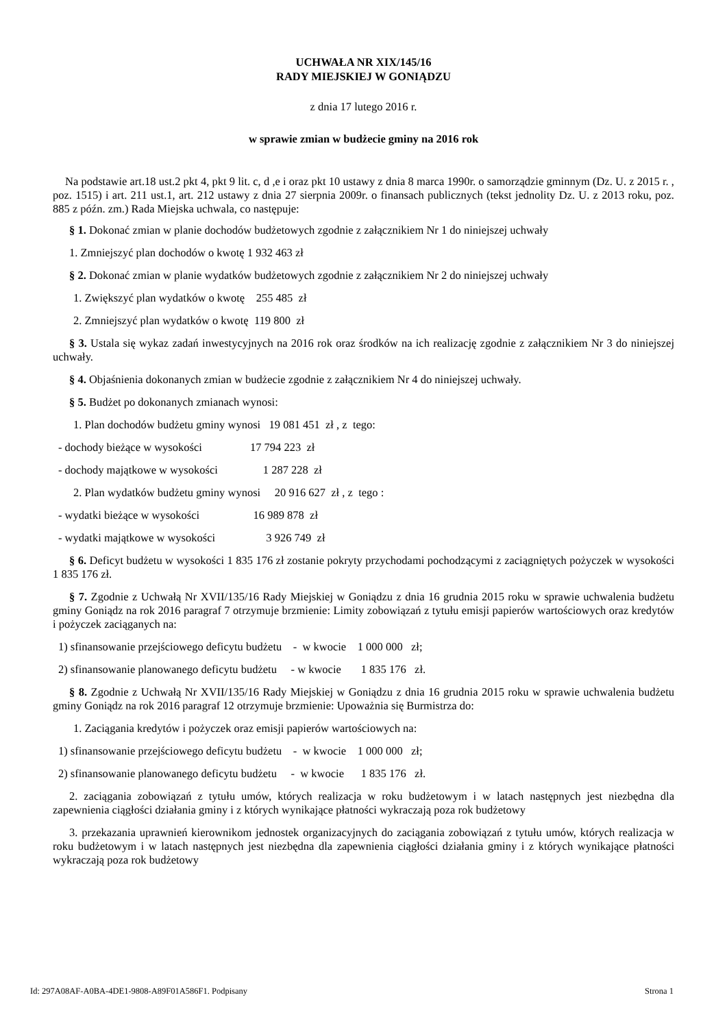UCHWAŁA NR XIX/145/16
RADY MIEJSKIEJ W GONIĄDZU
z dnia 17 lutego 2016 r.
w sprawie zmian w budżecie gminy na 2016 rok
Na podstawie art.18 ust.2 pkt 4, pkt 9 lit. c, d ,e i oraz pkt 10 ustawy z dnia 8 marca 1990r. o samorządzie gminnym (Dz. U. z 2015 r. , poz. 1515) i art. 211 ust.1, art. 212 ustawy z dnia 27 sierpnia 2009r. o finansach publicznych (tekst jednolity Dz. U. z 2013 roku, poz. 885 z późn. zm.) Rada Miejska uchwala, co następuje:
§ 1. Dokonać zmian w planie dochodów budżetowych zgodnie z załącznikiem Nr 1 do niniejszej uchwały
1. Zmniejszyć plan dochodów o kwotę 1 932 463 zł
§ 2. Dokonać zmian w planie wydatków budżetowych zgodnie z załącznikiem Nr 2 do niniejszej uchwały
1. Zwiększyć plan wydatków o kwotę    255 485  zł
2. Zmniejszyć plan wydatków o kwotę  119 800  zł
§ 3. Ustala się wykaz zadań inwestycyjnych na 2016 rok oraz środków na ich realizację zgodnie z załącznikiem Nr 3 do niniejszej uchwały.
§ 4. Objaśnienia dokonanych zmian w budżecie zgodnie z załącznikiem Nr 4 do niniejszej uchwały.
§ 5. Budżet po dokonanych zmianach wynosi:
1. Plan dochodów budżetu gminy wynosi   19 081 451  zł , z  tego:
- dochody bieżące w wysokości                 17 794 223  zł
- dochody majątkowe w wysokości                1 287 228  zł
2. Plan wydatków budżetu gminy wynosi     20 916 627  zł , z  tego :
- wydatki bieżące w wysokości                   16 989 878  zł
- wydatki majątkowe w wysokości                  3 926 749  zł
§ 6. Deficyt budżetu w wysokości 1 835 176 zł zostanie pokryty przychodami pochodzącymi z zaciągniętych pożyczek w wysokości 1 835 176 zł.
§ 7. Zgodnie z Uchwałą Nr XVII/135/16 Rady Miejskiej w Goniądzu z dnia 16 grudnia 2015 roku w sprawie uchwalenia budżetu gminy Goniądz na rok 2016 paragraf 7 otrzymuje brzmienie: Limity zobowiązań z tytułu emisji papierów wartościowych oraz kredytów i pożyczek zaciąganych na:
1) sfinansowanie przejściowego deficytu budżetu    -  w kwocie    1 000 000   zł;
2) sfinansowanie planowanego deficytu budżetu     - w kwocie       1 835 176   zł.
§ 8. Zgodnie z Uchwałą Nr XVII/135/16 Rady Miejskiej w Goniądzu z dnia 16 grudnia 2015 roku w sprawie uchwalenia budżetu gminy Goniądz na rok 2016 paragraf 12 otrzymuje brzmienie: Upoważnia się Burmistrza do:
1. Zaciągania kredytów i pożyczek oraz emisji papierów wartościowych na:
1) sfinansowanie przejściowego deficytu budżetu    -  w kwocie    1 000 000   zł;
2) sfinansowanie planowanego deficytu budżetu     -  w kwocie      1 835 176   zł.
2. zaciągania zobowiązań z tytułu umów, których realizacja w roku budżetowym i w latach następnych jest niezbędna dla zapewnienia ciągłości działania gminy i z których wynikające płatności wykraczają poza rok budżetowy
3. przekazania uprawnień kierownikom jednostek organizacyjnych do zaciągania zobowiązań z tytułu umów, których realizacja w roku budżetowym i w latach następnych jest niezbędna dla zapewnienia ciągłości działania gminy i z których wynikające płatności wykraczają poza rok budżetowy
Id: 297A08AF-A0BA-4DE1-9808-A89F01A586F1. Podpisany Strona 1